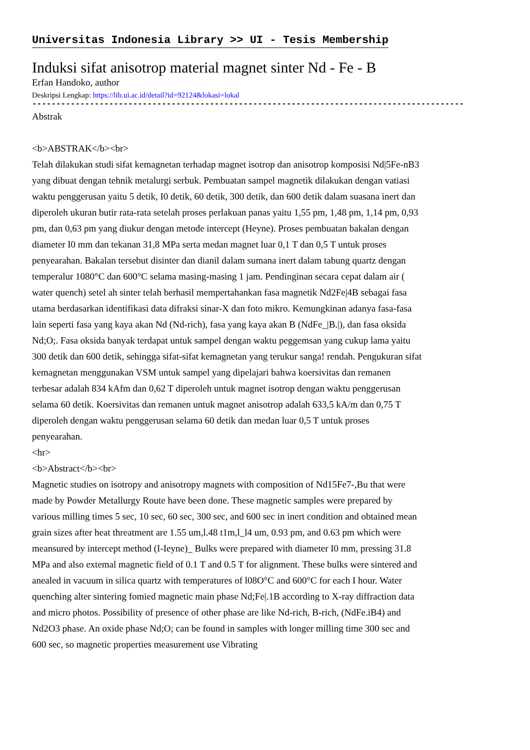Universitas Indonesia Library >> UI - Tesis Membership
Induksi sifat anisotrop material magnet sinter Nd - Fe - B
Erfan Handoko, author
Deskripsi Lengkap: https://lib.ui.ac.id/detail?id=92124&lokasi=lokal
------------------------------------------------------------------------------------------
Abstrak
<b>ABSTRAK</b><br>
Telah dilakukan studi sifat kemagnetan terhadap magnet isotrop dan anisotrop komposisi Nd|5Fe-nB3 yang dibuat dengan tehnik metalurgi serbuk. Pembuatan sampel magnetik dilakukan dengan vatiasi waktu penggerusan yaitu 5 detik, I0 detik, 60 detik, 300 detik, dan 600 detik dalam suasana inert dan diperoleh ukuran butir rata-rata setelah proses perlakuan panas yaitu 1,55 pm, 1,48 pm, 1,14 pm, 0,93 pm, dan 0,63 pm yang diukur dengan metode intercept (Heyne). Proses pembuatan bakalan dengan diameter I0 mm dan tekanan 31,8 MPa serta medan magnet luar 0,1 T dan 0,5 T untuk proses penyearahan. Bakalan tersebut disinter dan dianil dalam sumana inert dalam tabung quartz dengan temperalur 1080°C dan 600°C selama masing-masing 1 jam. Pendinginan secara cepat dalam air ( water quench) setel ah sinter telah berhasil mempertahankan fasa magnetik Nd2Fe|4B sebagai fasa utama berdasarkan identifikasi data difraksi sinar-X dan foto mikro. Kemungkinan adanya fasa-fasa lain seperti fasa yang kaya akan Nd (Nd-rich), fasa yang kaya akan B (NdFe_|B.|), dan fasa oksida Nd;O;. Fasa oksida banyak terdapat untuk sampel dengan waktu peggemsan yang cukup lama yaitu 300 detik dan 600 detik, sehingga sifat-sifat kemagnetan yang terukur sanga! rendah. Pengukuran sifat kemagnetan menggunakan VSM untuk sampel yang dipelajari bahwa koersivitas dan remanen terbesar adalah 834 kAfm dan 0,62 T diperoleh untuk magnet isotrop dengan waktu penggerusan selama 60 detik. Koersivitas dan remanen untuk magnet anisotrop adalah 633,5 kA/m dan 0,75 T diperoleh dengan waktu penggerusan selama 60 detik dan medan luar 0,5 T untuk proses penyearahan.
<hr>
<b>Abstract</b><br>
Magnetic studies on isotropy and anisotropy magnets with composition of Nd15Fe7-,Bu that were made by Powder Metallurgy Route have been done. These magnetic samples were prepared by various milling times 5 sec, 10 sec, 60 sec, 300 sec, and 600 sec in inert condition and obtained mean grain sizes after heat threatment are 1.55 um,l.48 t1m,l_l4 um, 0.93 pm, and 0.63 pm which were meansured by intercept method (I-Ieyne)_ Bulks were prepared with diameter I0 mm, pressing 31.8 MPa and also extemal magnetic field of 0.1 T and 0.5 T for alignment. These bulks were sintered and anealed in vacuum in silica quartz with temperatures of l08O°C and 600°C for each I hour. Water quenching alter sintering fomied magnetic main phase Nd;Fe|.1B according to X-ray diffraction data and micro photos. Possibility of presence of other phase are like Nd-rich, B-rich, (NdFe.iB4) and Nd2O3 phase. An oxide phase Nd;O; can be found in samples with longer milling time 300 sec and 600 sec, so magnetic properties measurement use Vibrating